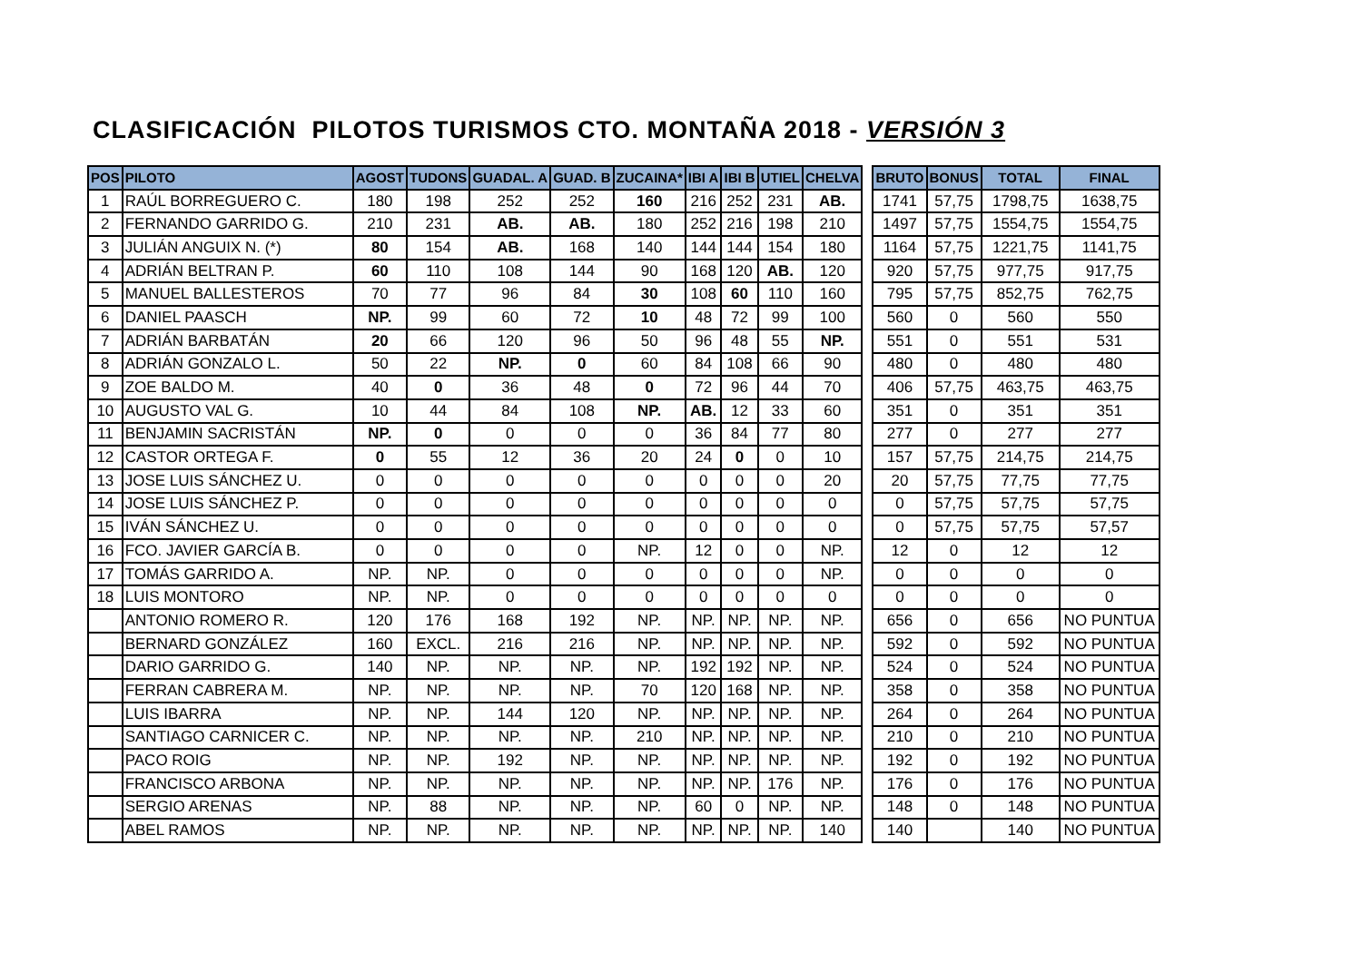CLASIFICACIÓN PILOTOS TURISMOS CTO. MONTAÑA 2018 - VERSIÓN 3
| POS | PILOTO | AGOST | TUDONS | GUADAL. A | GUAD. B | ZUCAINA* | IBI A | IBI B | UTIEL | CHELVA | | BRUTO | BONUS | TOTAL | FINAL |
| --- | --- | --- | --- | --- | --- | --- | --- | --- | --- | --- | --- | --- | --- | --- | --- |
| 1 | RAÚL BORREGUERO C. | 180 | 198 | 252 | 252 | 160 | 216 | 252 | 231 | AB. | | 1741 | 57,75 | 1798,75 | 1638,75 |
| 2 | FERNANDO GARRIDO G. | 210 | 231 | AB. | AB. | 180 | 252 | 216 | 198 | 210 | | 1497 | 57,75 | 1554,75 | 1554,75 |
| 3 | JULIÁN ANGUIX N. (*) | 80 | 154 | AB. | 168 | 140 | 144 | 144 | 154 | 180 | | 1164 | 57,75 | 1221,75 | 1141,75 |
| 4 | ADRIÁN BELTRAN P. | 60 | 110 | 108 | 144 | 90 | 168 | 120 | AB. | 120 | | 920 | 57,75 | 977,75 | 917,75 |
| 5 | MANUEL BALLESTEROS | 70 | 77 | 96 | 84 | 30 | 108 | 60 | 110 | 160 | | 795 | 57,75 | 852,75 | 762,75 |
| 6 | DANIEL PAASCH | NP. | 99 | 60 | 72 | 10 | 48 | 72 | 99 | 100 | | 560 | 0 | 560 | 550 |
| 7 | ADRIÁN BARBATÁN | 20 | 66 | 120 | 96 | 50 | 96 | 48 | 55 | NP. | | 551 | 0 | 551 | 531 |
| 8 | ADRIÁN GONZALO L. | 50 | 22 | NP. | 0 | 60 | 84 | 108 | 66 | 90 | | 480 | 0 | 480 | 480 |
| 9 | ZOE BALDO M. | 40 | 0 | 36 | 48 | 0 | 72 | 96 | 44 | 70 | | 406 | 57,75 | 463,75 | 463,75 |
| 10 | AUGUSTO VAL G. | 10 | 44 | 84 | 108 | NP. | AB. | 12 | 33 | 60 | | 351 | 0 | 351 | 351 |
| 11 | BENJAMIN SACRISTÁN | NP. | 0 | 0 | 0 | 0 | 36 | 84 | 77 | 80 | | 277 | 0 | 277 | 277 |
| 12 | CASTOR ORTEGA F. | 0 | 55 | 12 | 36 | 20 | 24 | 0 | 0 | 10 | | 157 | 57,75 | 214,75 | 214,75 |
| 13 | JOSE LUIS SÁNCHEZ U. | 0 | 0 | 0 | 0 | 0 | 0 | 0 | 0 | 20 | | 20 | 57,75 | 77,75 | 77,75 |
| 14 | JOSE LUIS SÁNCHEZ P. | 0 | 0 | 0 | 0 | 0 | 0 | 0 | 0 | 0 | | 0 | 57,75 | 57,75 | 57,75 |
| 15 | IVÁN SÁNCHEZ U. | 0 | 0 | 0 | 0 | 0 | 0 | 0 | 0 | 0 | | 0 | 57,75 | 57,75 | 57,57 |
| 16 | FCO. JAVIER GARCÍA B. | 0 | 0 | 0 | 0 | NP. | 12 | 0 | 0 | NP. | | 12 | 0 | 12 | 12 |
| 17 | TOMÁS GARRIDO A. | NP. | NP. | 0 | 0 | 0 | 0 | 0 | 0 | NP. | | 0 | 0 | 0 | 0 |
| 18 | LUIS MONTORO | NP. | NP. | 0 | 0 | 0 | 0 | 0 | 0 | 0 | | 0 | 0 | 0 | 0 |
| | ANTONIO ROMERO R. | 120 | 176 | 168 | 192 | NP. | NP. | NP. | NP. | NP. | | 656 | 0 | 656 | NO PUNTUA |
| | BERNARD GONZÁLEZ | 160 | EXCL. | 216 | 216 | NP. | NP. | NP. | NP. | NP. | | 592 | 0 | 592 | NO PUNTUA |
| | DARIO GARRIDO G. | 140 | NP. | NP. | NP. | NP. | 192 | 192 | NP. | NP. | | 524 | 0 | 524 | NO PUNTUA |
| | FERRAN CABRERA M. | NP. | NP. | NP. | NP. | 70 | 120 | 168 | NP. | NP. | | 358 | 0 | 358 | NO PUNTUA |
| | LUIS IBARRA | NP. | NP. | 144 | 120 | NP. | NP. | NP. | NP. | NP. | | 264 | 0 | 264 | NO PUNTUA |
| | SANTIAGO CARNICER C. | NP. | NP. | NP. | NP. | 210 | NP. | NP. | NP. | NP. | | 210 | 0 | 210 | NO PUNTUA |
| | PACO ROIG | NP. | NP. | 192 | NP. | NP. | NP. | NP. | NP. | NP. | | 192 | 0 | 192 | NO PUNTUA |
| | FRANCISCO ARBONA | NP. | NP. | NP. | NP. | NP. | NP. | NP. | 176 | NP. | | 176 | 0 | 176 | NO PUNTUA |
| | SERGIO ARENAS | NP. | 88 | NP. | NP. | NP. | 60 | 0 | NP. | NP. | | 148 | 0 | 148 | NO PUNTUA |
| | ABEL RAMOS | NP. | NP. | NP. | NP. | NP. | NP. | NP. | NP. | 140 | | 140 | | 140 | NO PUNTUA |